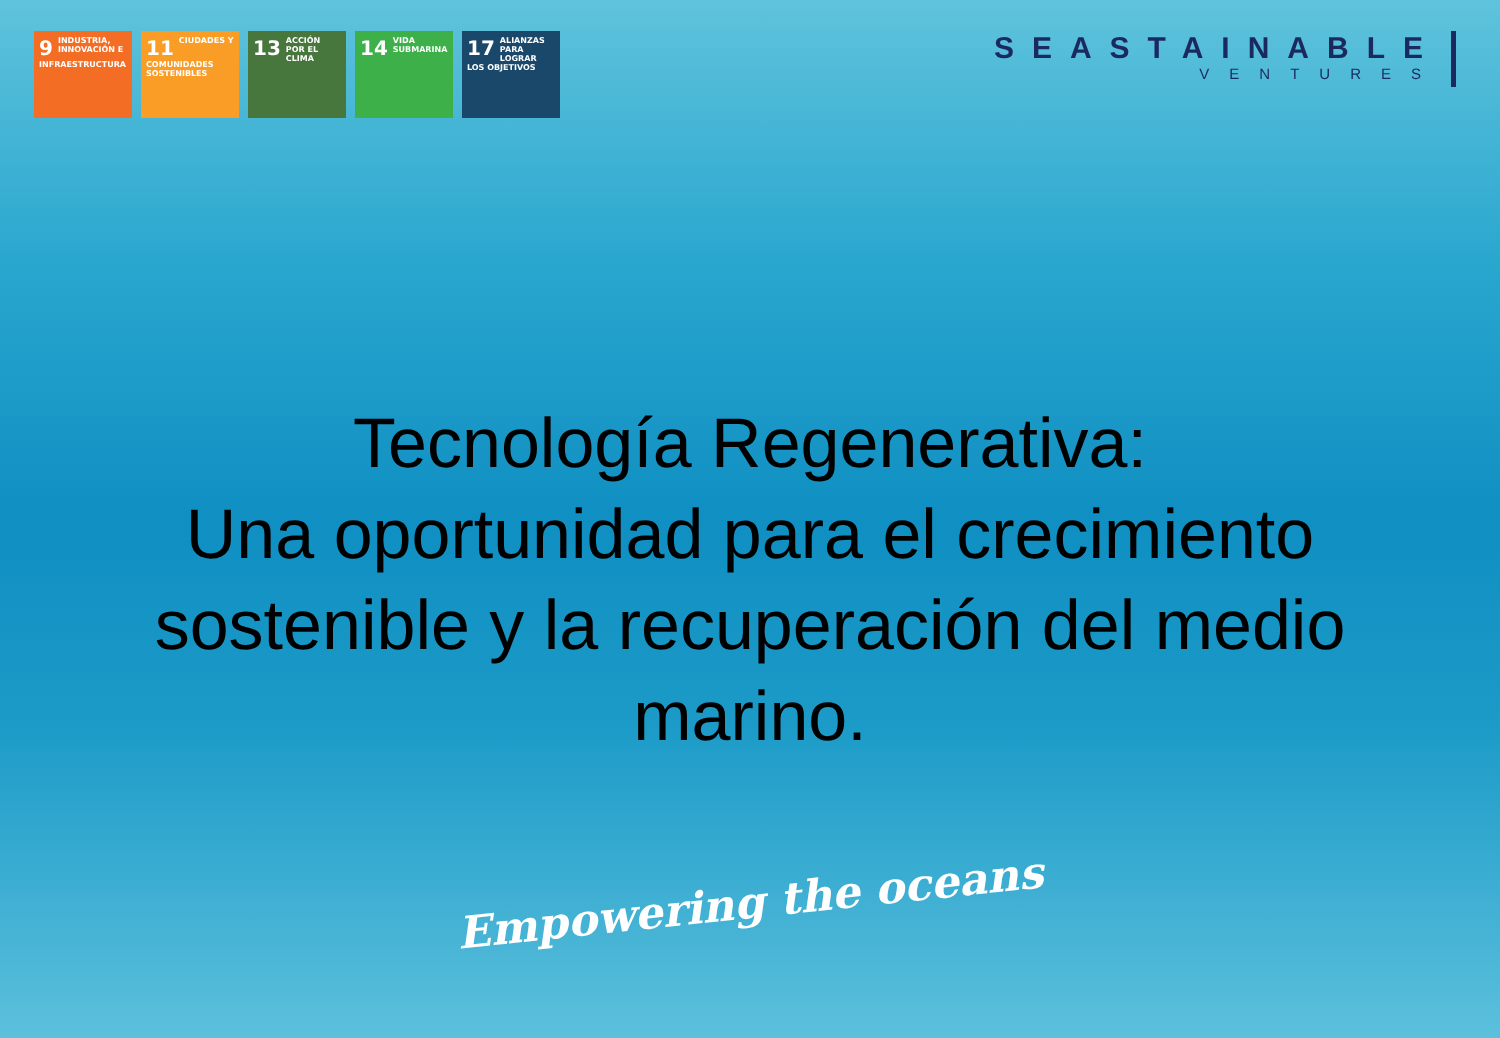9 INDUSTRIA, INNOVACIÓN E INFRAESTRUCTURA
11 CIUDADES Y COMUNIDADES SOSTENIBLES
13 ACCIÓN POR EL CLIMA
14 VIDA SUBMARINA
17 ALIANZAS PARA LOGRAR LOS OBJETIVOS
SEASTAINABLE
VENTURES
Tecnología Regenerativa:
Una oportunidad para el crecimiento sostenible y la recuperación del medio marino.
Empowering the oceans